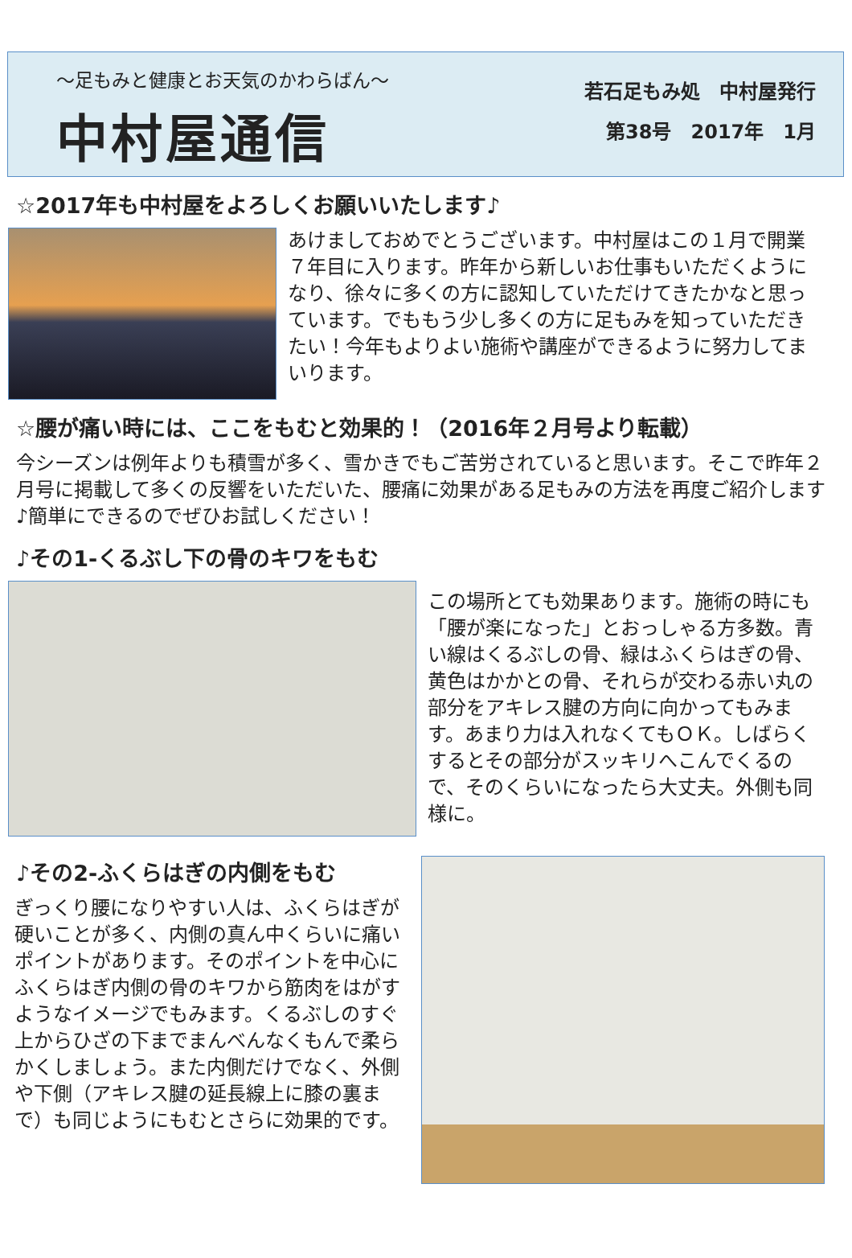～足もみと健康とお天気のかわらばん～
中村屋通信
若石足もみ処　中村屋発行
第38号　2017年　1月
☆2017年も中村屋をよろしくお願いいたします♪
あけましておめでとうございます。中村屋はこの１月で開業７年目に入ります。昨年から新しいお仕事もいただくようになり、徐々に多くの方に認知していただけてきたかなと思っています。でももう少し多くの方に足もみを知っていただきたい！今年もよりよい施術や講座ができるように努力してまいります。
☆腰が痛い時には、ここをもむと効果的！（2016年２月号より転載）
今シーズンは例年よりも積雪が多く、雪かきでもご苦労されていると思います。そこで昨年２月号に掲載して多くの反響をいただいた、腰痛に効果がある足もみの方法を再度ご紹介します♪簡単にできるのでぜひお試しください！
♪その1-くるぶし下の骨のキワをもむ
この場所とても効果あります。施術の時にも「腰が楽になった」とおっしゃる方多数。青い線はくるぶしの骨、緑はふくらはぎの骨、黄色はかかとの骨、それらが交わる赤い丸の部分をアキレス腱の方向に向かってもみます。あまり力は入れなくてもＯＫ。しばらくするとその部分がスッキリへこんでくるので、そのくらいになったら大丈夫。外側も同様に。
♪その2-ふくらはぎの内側をもむ
ぎっくり腰になりやすい人は、ふくらはぎが硬いことが多く、内側の真ん中くらいに痛いポイントがあります。そのポイントを中心にふくらはぎ内側の骨のキワから筋肉をはがすようなイメージでもみます。くるぶしのすぐ上からひざの下までまんべんなくもんで柔らかくしましょう。また内側だけでなく、外側や下側（アキレス腱の延長線上に膝の裏まで）も同じようにもむとさらに効果的です。